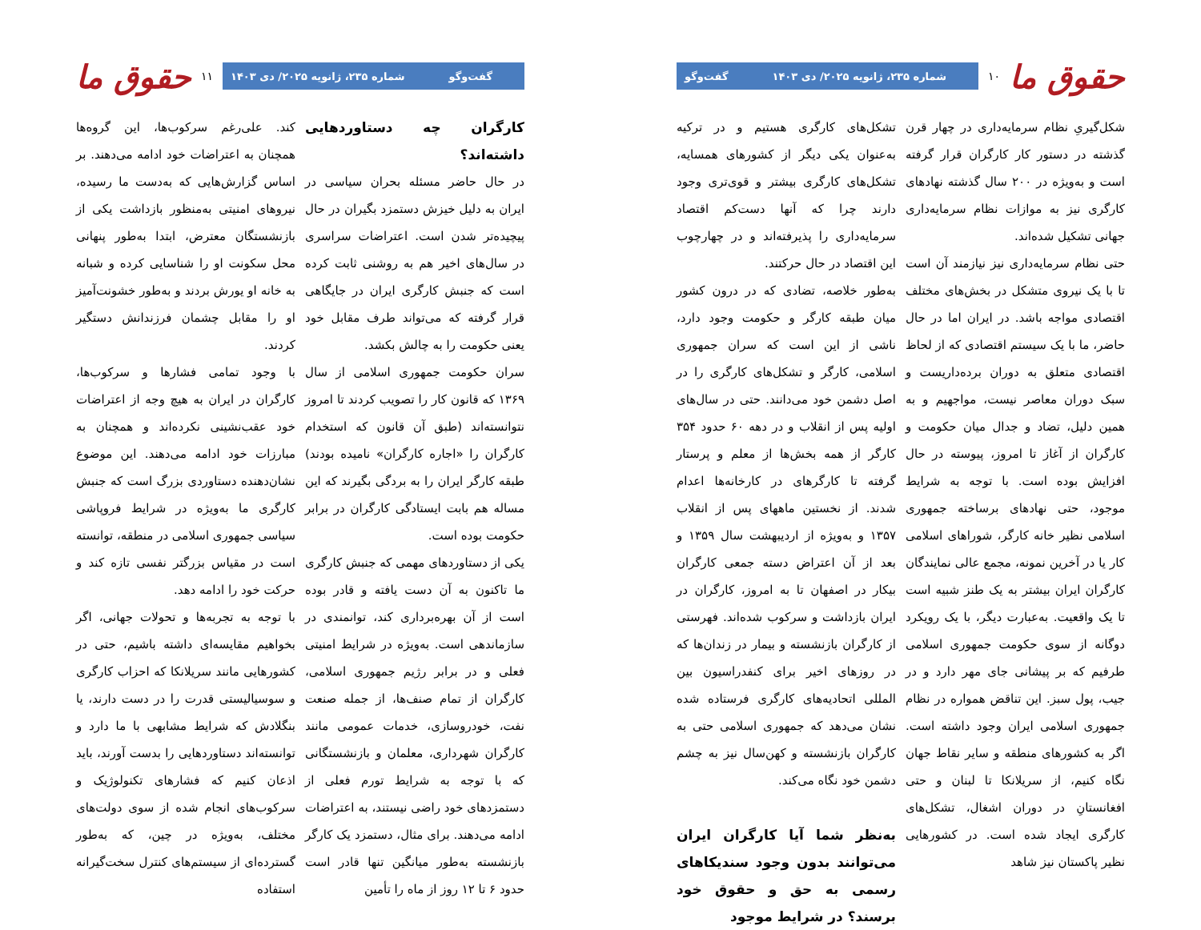حقوق ما
۱۰
شماره ۲۳۵، ژانویه ۲۰۲۵/ دی ۱۴۰۳ گفت‌وگو
شکل‌گیریِ نظام سرمایه‌داری در چهار قرن گذشته در دستور کار کارگران قرار گرفته است و به‌ویژه در ۲۰۰ سال گذشته نهادهای کارگری نیز به موازات نظام سرمایه‌داری جهانی تشکیل شده‌اند.
حتی نظام سرمایه‌داری نیز نیازمند آن است تا با یک نیروی متشکل در بخش‌های مختلف اقتصادی مواجه باشد. در ایران اما در حال حاضر، ما با یک سیستم اقتصادی که از لحاظ اقتصادی متعلق به دوران برده‌داریست و سبک دوران معاصر نیست، مواجهیم و به همین دلیل، تضاد و جدال میان حکومت و کارگران از آغاز تا امروز، پیوسته در حال افزایش بوده است. با توجه به شرایط موجود، حتی نهادهای برساخته جمهوری اسلامی نظیر خانه کارگر، شوراهای اسلامی کار یا در آخرین نمونه، مجمع عالی نمایندگان کارگران ایران بیشتر به یک طنز شبیه است تا یک واقعیت. به‌عبارت دیگر، با یک رویکرد دوگانه از سوی حکومت جمهوری اسلامی طرفیم که بر پیشانی جای مهر دارد و در جیب، پول سبز. این تناقض همواره در نظام جمهوری اسلامی ایران وجود داشته است. اگر به کشورهای منطقه و سایر نقاط جهان نگاه کنیم، از سریلانکا تا لبنان و حتی افغانستانِ در دوران اشغال، تشکل‌های کارگری ایجاد شده است. در کشورهایی نظیر پاکستان نیز شاهد
تشکل‌های کارگری هستیم و در ترکیه به‌عنوان یکی دیگر از کشورهای همسایه، تشکل‌های کارگری بیشتر و قوی‌تری وجود دارند چرا که آنها دست‌کم اقتصاد سرمایه‌داری را پذیرفته‌اند و در چهارچوب این اقتصاد در حال حرکتند.
به‌طور خلاصه، تضادی که در درون کشور میان طبقه کارگر و حکومت وجود دارد، ناشی از این است که سران جمهوری اسلامی، کارگر و تشکل‌های کارگری را در اصل دشمن خود می‌دانند. حتی در سال‌های اولیه پس از انقلاب و در دهه ۶۰ حدود ۳۵۴ کارگر از همه بخش‌ها از معلم و پرستار گرفته تا کارگرهای در کارخانه‌ها اعدام شدند. از نخستین ماههای پس از انقلاب ۱۳۵۷ و به‌ویژه از اردیبهشت سال ۱۳۵۹ و بعد از آن اعتراض دسته جمعی کارگران بیکار در اصفهان تا به امروز، کارگران در ایران بازداشت و سرکوب شده‌اند. فهرستی از کارگران بازنشسته و بیمار در زندان‌ها که در روزهای اخیر برای کنفدراسیون بین المللی اتحادیه‌های کارگری فرستاده شده نشان می‌دهد که جمهوری اسلامی حتی به کارگران بازنشسته و کهن‌سال نیز به چشم دشمن خود نگاه می‌کند.
به‌نظر شما آیا کارگران ایران می‌توانند بدون وجود سندیکاهای رسمی به حق و حقوق خود برسند؟ در شرایط موجود
گفت‌وگو شماره ۲۳۵، ژانویه ۲۰۲۵/ دی ۱۴۰۳
۱۱
حقوق ما
کارگران چه دستاوردهایی داشته‌اند؟
در حال حاضر مسئله بحران سیاسی در ایران به دلیل خیزش دستمزد بگیران در حال پیچیده‌تر شدن است. اعتراضات سراسری در سال‌های اخیر هم به روشنی ثابت کرده است که جنبش کارگری ایران در جایگاهی قرار گرفته که می‌تواند طرف مقابل خود یعنی حکومت را به چالش بکشد.
سران حکومت جمهوری اسلامی از سال ۱۳۶۹ که قانون کار را تصویب کردند تا امروز نتوانسته‌اند (طبق آن قانون که استخدام کارگران را «اجاره کارگران» نامیده بودند) طبقه کارگر ایران را به بردگی بگیرند که این مساله هم بابت ایستادگی کارگران در برابر حکومت بوده است.
یکی از دستاوردهای مهمی که جنبش کارگری ما تاکنون به آن دست یافته و قادر بوده است از آن بهره‌برداری کند، توانمندی در سازماندهی است. به‌ویژه در شرایط امنیتی فعلی و در برابر رژیم جمهوری اسلامی، کارگران از تمام صنف‌ها، از جمله صنعت نفت، خودروسازی، خدمات عمومی مانند کارگران شهرداری، معلمان و بازنشستگانی که با توجه به شرایط تورم فعلی از دستمزدهای خود راضی نیستند، به اعتراضات ادامه می‌دهند. برای مثال، دستمزد یک کارگر بازنشسته به‌طور میانگین تنها قادر است حدود ۶ تا ۱۲ روز از ماه را تأمین
کند. علی‌رغم سرکوب‌ها، این گروه‌ها همچنان به اعتراضات خود ادامه می‌دهند. بر اساس گزارش‌هایی که به‌دست ما رسیده، نیروهای امنیتی به‌منظور بازداشت یکی از بازنشستگان معترض، ابتدا به‌طور پنهانی محل سکونت او را شناسایی کرده و شبانه به خانه او یورش بردند و به‌طور خشونت‌آمیز او را مقابل چشمان فرزندانش دستگیر کردند.
با وجود تمامی فشارها و سرکوب‌ها، کارگران در ایران به هیچ وجه از اعتراضات خود عقب‌نشینی نکرده‌اند و همچنان به مبارزات خود ادامه می‌دهند. این موضوع نشان‌دهنده دستاوردی بزرگ است که جنبش کارگری ما به‌ویژه در شرایط فروپاشی سیاسی جمهوری اسلامی در منطقه، توانسته است در مقیاس بزرگتر نفسی تازه کند و حرکت خود را ادامه دهد.
با توجه به تجربه‌ها و تحولات جهانی، اگر بخواهیم مقایسه‌ای داشته باشیم، حتی در کشورهایی مانند سریلانکا که احزاب کارگری و سوسیالیستی قدرت را در دست دارند، یا بنگلادش که شرایط مشابهی با ما دارد و توانسته‌اند دستاوردهایی را بدست آورند، باید اذعان کنیم که فشارهای تکنولوژیک و سرکوب‌های انجام شده از سوی دولت‌های مختلف، به‌ویژه در چین، که به‌طور گسترده‌ای از سیستم‌های کنترل سخت‌گیرانه استفاده